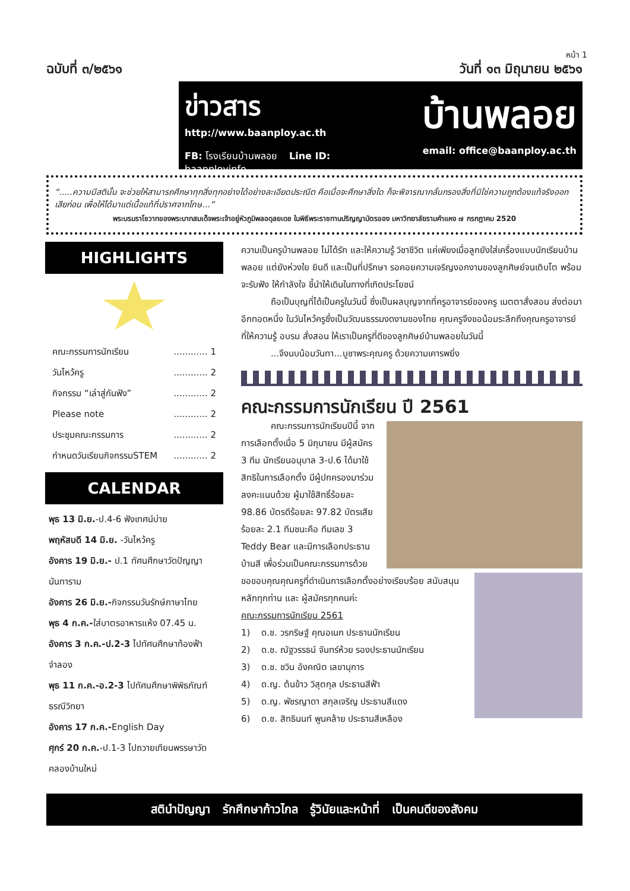หน้า 1
ฉบับที่ ๓/๒๕๖๑ วันที่ ๑๓ มิถุนายน ๒๕๖๑
ข่าวสาร
http://www.baanploy.ac.th
FB: โรงเรียนบ้านพลอย Line ID: baanployinfo
บ้านพลอย
email: office@baanploy.ac.th
“.....ความมีสตินั้น จะช่วยให้สามารถศึกษาทุกสิ่งทุกอย่างได้อย่างละเอียดประณีต คือเมื่อจะศึกษาสิ่งใด ก็จะพิจารณากลั่นกรองสิ่งที่มิใช่ความถูกต้องแท้จริงออกเสียก่อน เพื่อให้ได้มาแต่เนื้อแท้ที่ปราศจากโทษ...”
พระบรมราโชวาทของพระบาทสมเด็จพระเจ้าอยู่หัวภูมิพลอดุลยเดช ในพิธีพระราชทานปริญญาบัตรของ มหาวิทยาลัยรามคำแหง ๗ กรกฎาคม 2520
HIGHLIGHTS
คณะกรรมการนักเรียน............ 1
วันไหว้ครู............ 2
กิจกรรม “เล่าสู่กันฟัง”............ 2
Please note............ 2
ประชุมคณะกรรมการ............ 2
กำหนดวันเรียนกิจกรรมSTEM............ 2
CALENDAR
พุธ 13 มิ.ย.-ป.4-6 ฟังเทศน์บ่าย
พฤหัสบดี 14 มิ.ย. -วันไหว้ครู
อังคาร 19 มิ.ย.- ป.1 ทัศนศึกษาวัดปัญญานันทาราม
อังคาร 26 มิ.ย.-กิจกรรมวันรักษ์ภาษาไทย
พุธ 4 ก.ค.-ใส่บาตรอาหารแห้ง 07.45 น.
อังคาร 3 ก.ค.-ป.2-3 ไปทัศนศึกษาท้องฟ้าจำลอง
พุธ 11 ก.ค.-อ.2-3 ไปทัศนศึกษาพิพิธภัณฑ์ธรณีวิทยา
อังคาร 17 ก.ค.-English Day
ศุกร์ 20 ก.ค.-ป.1-3 ไปถวายเทียนพรรษาวัดคลองบ้านใหม่
ความเป็นครูบ้านพลอย ไม่ได้รัก และให้ความรู้ วิชาชีวิต แค่เพียงเมื่อลูกยังใส่เครื่องแบบนักเรียนบ้านพลอย แต่ยังห่วงใย ยินดี และเป็นที่ปรึกษา รอคอยความเจริญงอกงามของลูกศิษย์จนเติบโต พร้อมจะรับฟัง ให้กำลังใจ ชี้นำให้เดินในทางที่เกิดประโยชน์
ถือเป็นบุญที่ได้เป็นครูในวันนี้ ซึ่งเป็นผลบุญจากที่ครูอาจารย์ของครู เมตตาสั่งสอน ส่งต่อมาอีกทอดหนึ่ง ในวันไหว้ครูซึ่งเป็นวัฒนธรรมงดงามของไทย คุณครูจึงขอน้อมระลึกถึงคุณครูอาจารย์ ที่ให้ความรู้ อบรม สั่งสอน ให้เราเป็นครูที่ดีของลูกศิษย์บ้านพลอยในวันนี้
...จึงนบน้อมวันทา...บูชาพระคุณครู ด้วยความเคารพยิ่ง
คณะกรรมการนักเรียน ปี 2561
คณะกรรมการนักเรียนปีนี้ จากการเลือกตั้งเมื่อ 5 มิถุนายน มีผู้สมัคร 3 ทีม นักเรียนอนุบาล 3-ป.6 ได้มาใช้สิทธิในการเลือกตั้ง มีผู้ปกครองมาร่วมลงคะแนนด้วย ผู้มาใช้สิทธิ์ร้อยละ 98.86 บัตรดีร้อยละ 97.82 บัตรเสียร้อยละ 2.1 ทีมชนะคือ ทีมเลข 3 Teddy Bear และมีการเลือกประธานบ้านสี เพื่อร่วมเป็นคณะกรรมการด้วย
ขอขอบคุณคุณครูที่ดำเนินการเลือกตั้งอย่างเรียบร้อย สนับสนุนหลักทุกท่าน และ ผู้สมัครทุกคนค่ะ
คณะกรรมการนักเรียน 2561
1) ด.ช. วรกริษฐ์ คุณอเนก ประธานนักเรียน
2) ด.ช. ณัฐวรรธน์ จันทร์ห้วย รองประธานนักเรียน
3) ด.ช. ชวิน อังคณิต เลขานุการ
4) ด.ญ. ต้นข้าว วิสุตกุล ประธานสีฟ้า
5) ด.ญ. พัชรญาดา สกุลเจริญ ประธานสีแดง
6) ด.ช. สิทธินนท์ พูนคล้าย ประธานสีเหลือง
สตินำปัญญา รักศึกษาก้าวไกล รู้วินัยและหน้าที่ เป็นคนดีของสังคม